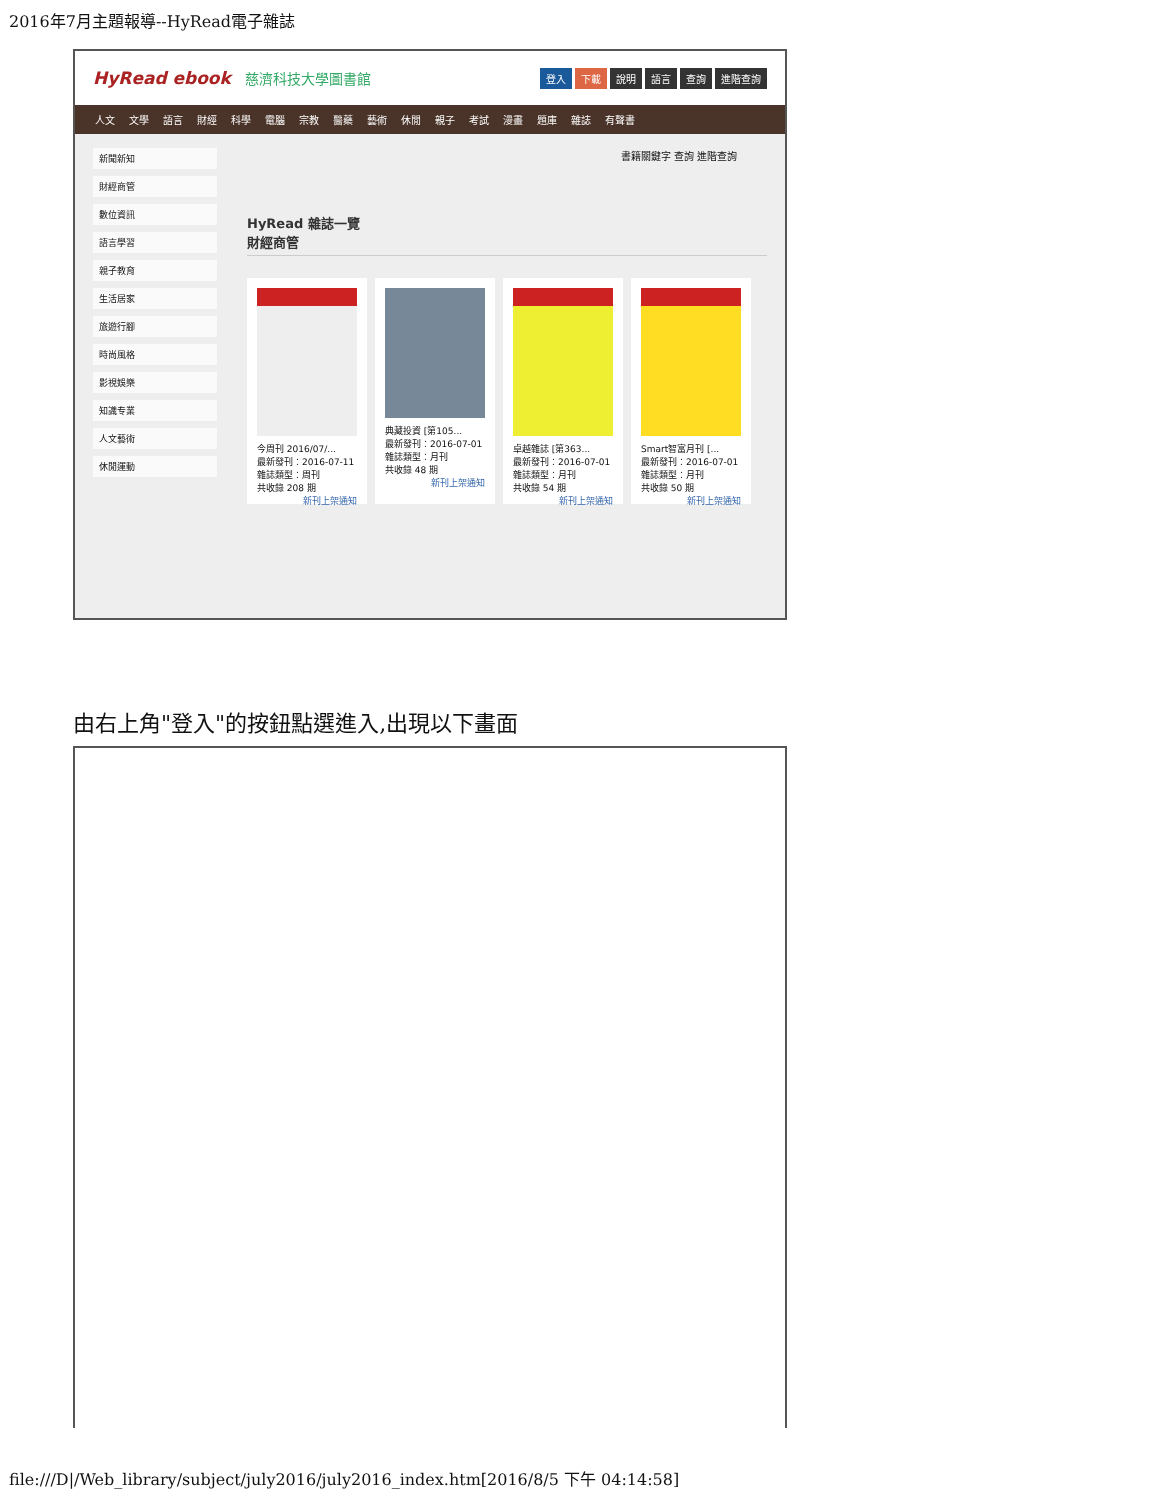2016年7月主題報導--HyRead電子雜誌
HyRead ebook 慈濟科技大學圖書館
登入 下載 說明 語言 查詢 進階查詢
人文 文學 語言 財經 科學 電腦 宗教 醫藥 藝術 休閒 親子 考試 漫畫 題庫 雜誌 有聲書
新聞新知
財經商管
數位資訊
語言學習
親子教育
生活居家
旅遊行腳
時尚風格
影視娛樂
知識专業
人文藝術
休閒運動
書籍關鍵字 查詢 進階查詢
HyRead 雜誌一覽
財經商管
今周刊 2016/07/...
最新發刊：2016-07-11
雜誌類型：周刊
共收錄 208 期
新刊上架通知
典藏投資 [第105...
最新發刊：2016-07-01
雜誌類型：月刊
共收錄 48 期
新刊上架通知
卓越雜誌 [第363...
最新發刊：2016-07-01
雜誌類型：月刊
共收錄 54 期
新刊上架通知
Smart智富月刊 [...
最新發刊：2016-07-01
雜誌類型：月刊
共收錄 50 期
新刊上架通知
由右上角"登入"的按鈕點選進入,出現以下畫面
file:///D|/Web_library/subject/july2016/july2016_index.htm[2016/8/5 下午 04:14:58]